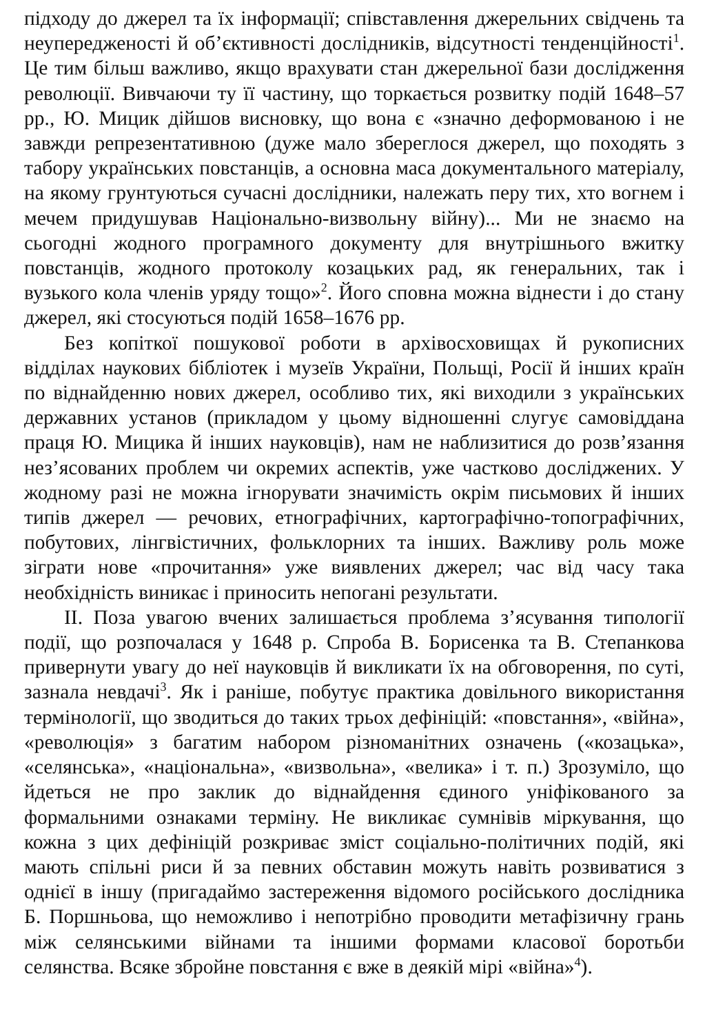підходу до джерел та їх інформації; співставлення джерельних свідчень та неупередженості й об’єктивності дослідників, відсутності тенденційності<sup>1</sup>. Це тим більш важливо, якщо врахувати стан джерельної бази дослідження революції. Вивчаючи ту її частину, що торкається розвитку подій 1648–57 рр., Ю. Мицик дійшов висновку, що вона є «значно деформованою і не завжди репрезентативною (дуже мало збереглося джерел, що походять з табору українських повстанців, а основна маса документального матеріалу, на якому грунтуються сучасні дослідники, належать перу тих, хто вогнем і мечем придушував Національно-визвольну війну)... Ми не знаємо на сьогодні жодного програмного документу для внутрішнього вжитку повстанців, жодного протоколу козацьких рад, як генеральних, так і вузького кола членів уряду тощо»<sup>2</sup>. Його сповна можна віднести і до стану джерел, які стосуються подій 1658–1676 рр.
Без копіткої пошукової роботи в архівосховищах й рукописних відділах наукових бібліотек і музеїв України, Польщі, Росії й інших країн по віднайденню нових джерел, особливо тих, які виходили з українських державних установ (прикладом у цьому відношенні слугує самовіддана праця Ю. Мицика й інших науковців), нам не наблизитися до розв’язання нез’ясованих проблем чи окремих аспектів, уже частково досліджених. У жодному разі не можна ігнорувати значимість окрім письмових й інших типів джерел — речових, етнографічних, картографічно-топографічних, побутових, лінгвістичних, фольклорних та інших. Важливу роль може зіграти нове «прочитання» уже виявлених джерел; час від часу така необхідність виникає і приносить непогані результати.
ІІ. Поза увагою вчених залишається проблема з’ясування типології події, що розпочалася у 1648 р. Спроба В. Борисенка та В. Степанкова привернути увагу до неї науковців й викликати їх на обговорення, по суті, зазнала невдачі<sup>3</sup>. Як і раніше, побутує практика довільного використання термінології, що зводиться до таких трьох дефініцій: «повстання», «війна», «революція» з багатим набором різноманітних означень («козацька», «селянська», «національна», «визвольна», «велика» і т. п.) Зрозуміло, що йдеться не про заклик до віднайдення єдиного уніфікованого за формальними ознаками терміну. Не викликає сумнівів міркування, що кожна з цих дефініцій розкриває зміст соціально-політичних подій, які мають спільні риси й за певних обставин можуть навіть розвиватися з однієї в іншу (пригадаймо застереження відомого російського дослідника Б. Поршньова, що неможливо і непотрібно проводити метафізичну грань між селянськими війнами та іншими формами класової боротьби селянства. Всяке збройне повстання є вже в деякій мірі «війна»<sup>4</sup>).